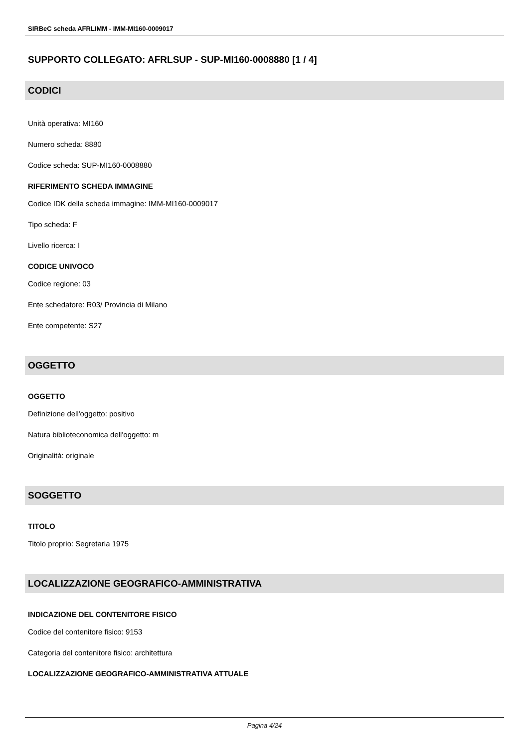SIRBeC scheda AFRLIMM - IMM-MI160-0009017
SUPPORTO COLLEGATO: AFRLSUP - SUP-MI160-0008880 [1 / 4]
CODICI
Unità operativa: MI160
Numero scheda: 8880
Codice scheda: SUP-MI160-0008880
RIFERIMENTO SCHEDA IMMAGINE
Codice IDK della scheda immagine: IMM-MI160-0009017
Tipo scheda: F
Livello ricerca: I
CODICE UNIVOCO
Codice regione: 03
Ente schedatore: R03/ Provincia di Milano
Ente competente: S27
OGGETTO
OGGETTO
Definizione dell'oggetto: positivo
Natura biblioteconomica dell'oggetto: m
Originalità: originale
SOGGETTO
TITOLO
Titolo proprio: Segretaria 1975
LOCALIZZAZIONE GEOGRAFICO-AMMINISTRATIVA
INDICAZIONE DEL CONTENITORE FISICO
Codice del contenitore fisico: 9153
Categoria del contenitore fisico: architettura
LOCALIZZAZIONE GEOGRAFICO-AMMINISTRATIVA ATTUALE
Pagina 4/24